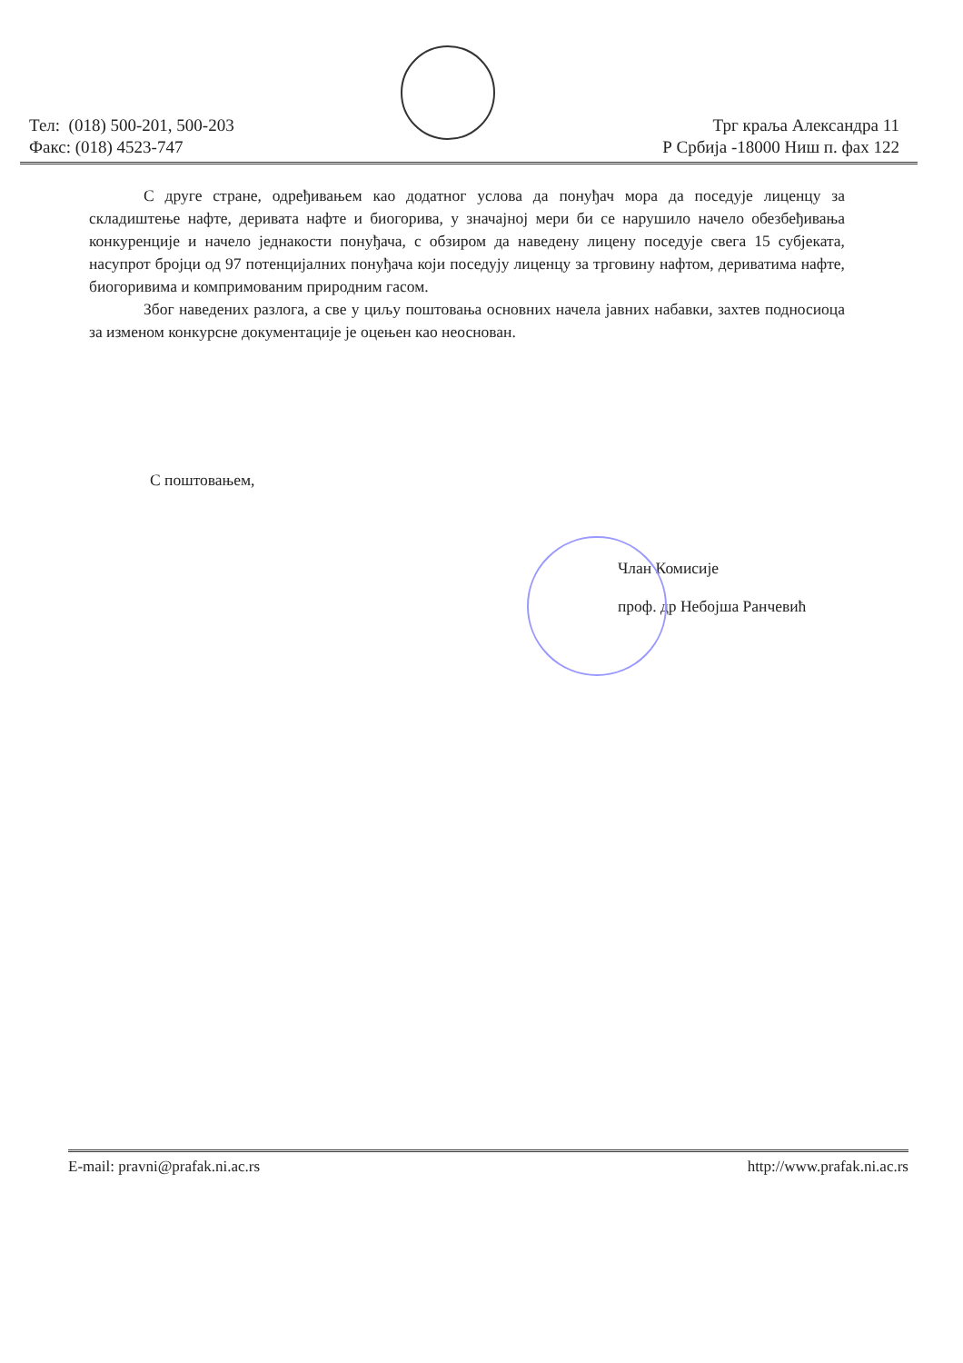Тел: (018) 500-201, 500-203
Факс: (018) 4523-747
Трг краља Александра 11
Р Србија -18000 Ниш п. фах 122
С друге стране, одређивањем као додатног услова да понуђач мора да поседује лиценцу за складиштење нафте, деривата нафте и биогорива, у значајној мери би се нарушило начело обезбеђивања конкуренције и начело једнакости понуђача, с обзиром да наведену лицену поседује свега 15 субјеката, насупрот бројци од 97 потенцијалних понуђача који поседују лиценцу за трговину нафтом, дериватима нафте, биогоривима и компримованим природним гасом.
Због наведених разлога, а све у циљу поштовања основних начела јавних набавки, захтев подносиоца за изменом конкурсне документације је оцењен као неоснован.
С поштовањем,
Члан Комисије
проф. др Небојша Рaнчeвић
E-mail: pravni@prafak.ni.ac.rs http://www.prafak.ni.ac.rs